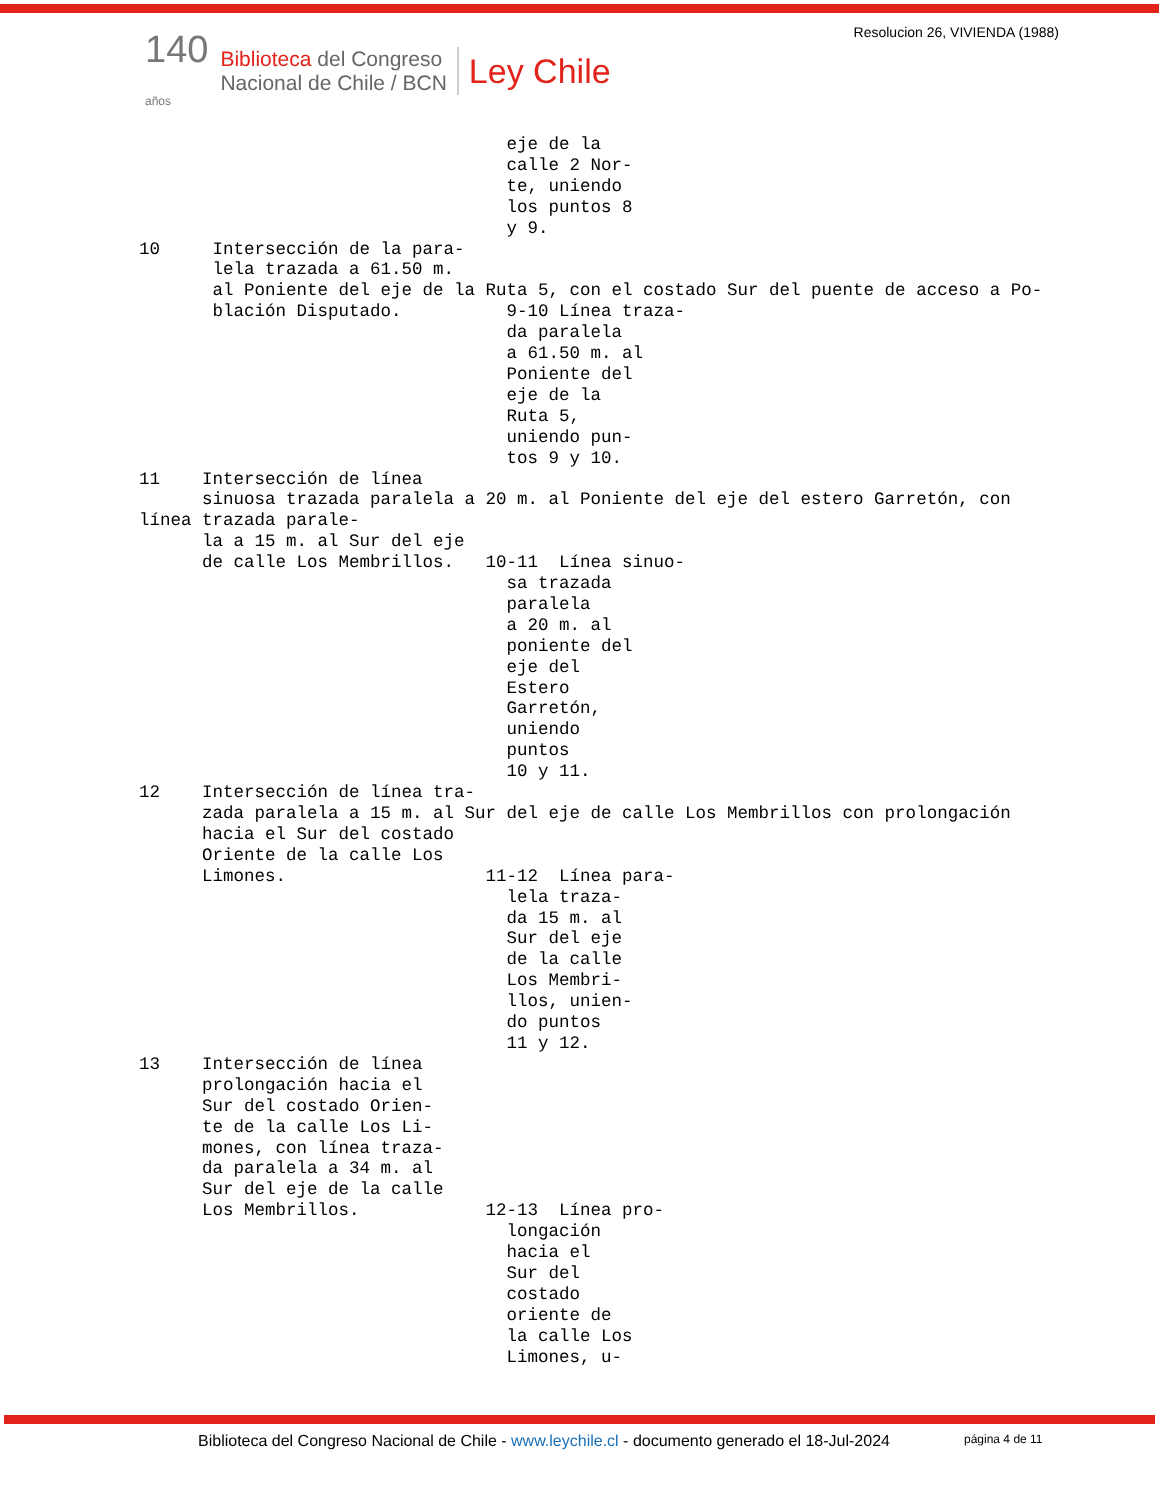140
años
Biblioteca del Congreso
Nacional de Chile / BCN
Ley Chile
Resolucion 26, VIVIENDA (1988)
                                   eje de la
                                   calle 2 Nor-
                                   te, uniendo
                                   los puntos 8
                                   y 9.
10     Intersección de la para-
       lela trazada a 61.50 m.
       al Poniente del eje de la Ruta 5, con el costado Sur del puente de acceso a Po-
       blación Disputado.          9-10 Línea traza-
                                   da paralela
                                   a 61.50 m. al
                                   Poniente del
                                   eje de la
                                   Ruta 5,
                                   uniendo pun-
                                   tos 9 y 10.
11    Intersección de línea
      sinuosa trazada paralela a 20 m. al Poniente del eje del estero Garretón, con
línea trazada parale-
      la a 15 m. al Sur del eje
      de calle Los Membrillos.   10-11  Línea sinuo-
                                   sa trazada
                                   paralela
                                   a 20 m. al
                                   poniente del
                                   eje del
                                   Estero
                                   Garretón,
                                   uniendo
                                   puntos
                                   10 y 11.
12    Intersección de línea tra-
      zada paralela a 15 m. al Sur del eje de calle Los Membrillos con prolongación
      hacia el Sur del costado
      Oriente de la calle Los
      Limones.                   11-12  Línea para-
                                   lela traza-
                                   da 15 m. al
                                   Sur del eje
                                   de la calle
                                   Los Membri-
                                   llos, unien-
                                   do puntos
                                   11 y 12.
13    Intersección de línea
      prolongación hacia el
      Sur del costado Orien-
      te de la calle Los Li-
      mones, con línea traza-
      da paralela a 34 m. al
      Sur del eje de la calle
      Los Membrillos.            12-13  Línea pro-
                                   longación
                                   hacia el
                                   Sur del
                                   costado
                                   oriente de
                                   la calle Los
                                   Limones, u-
Biblioteca del Congreso Nacional de Chile - www.leychile.cl - documento generado el 18-Jul-2024
página 4 de 11